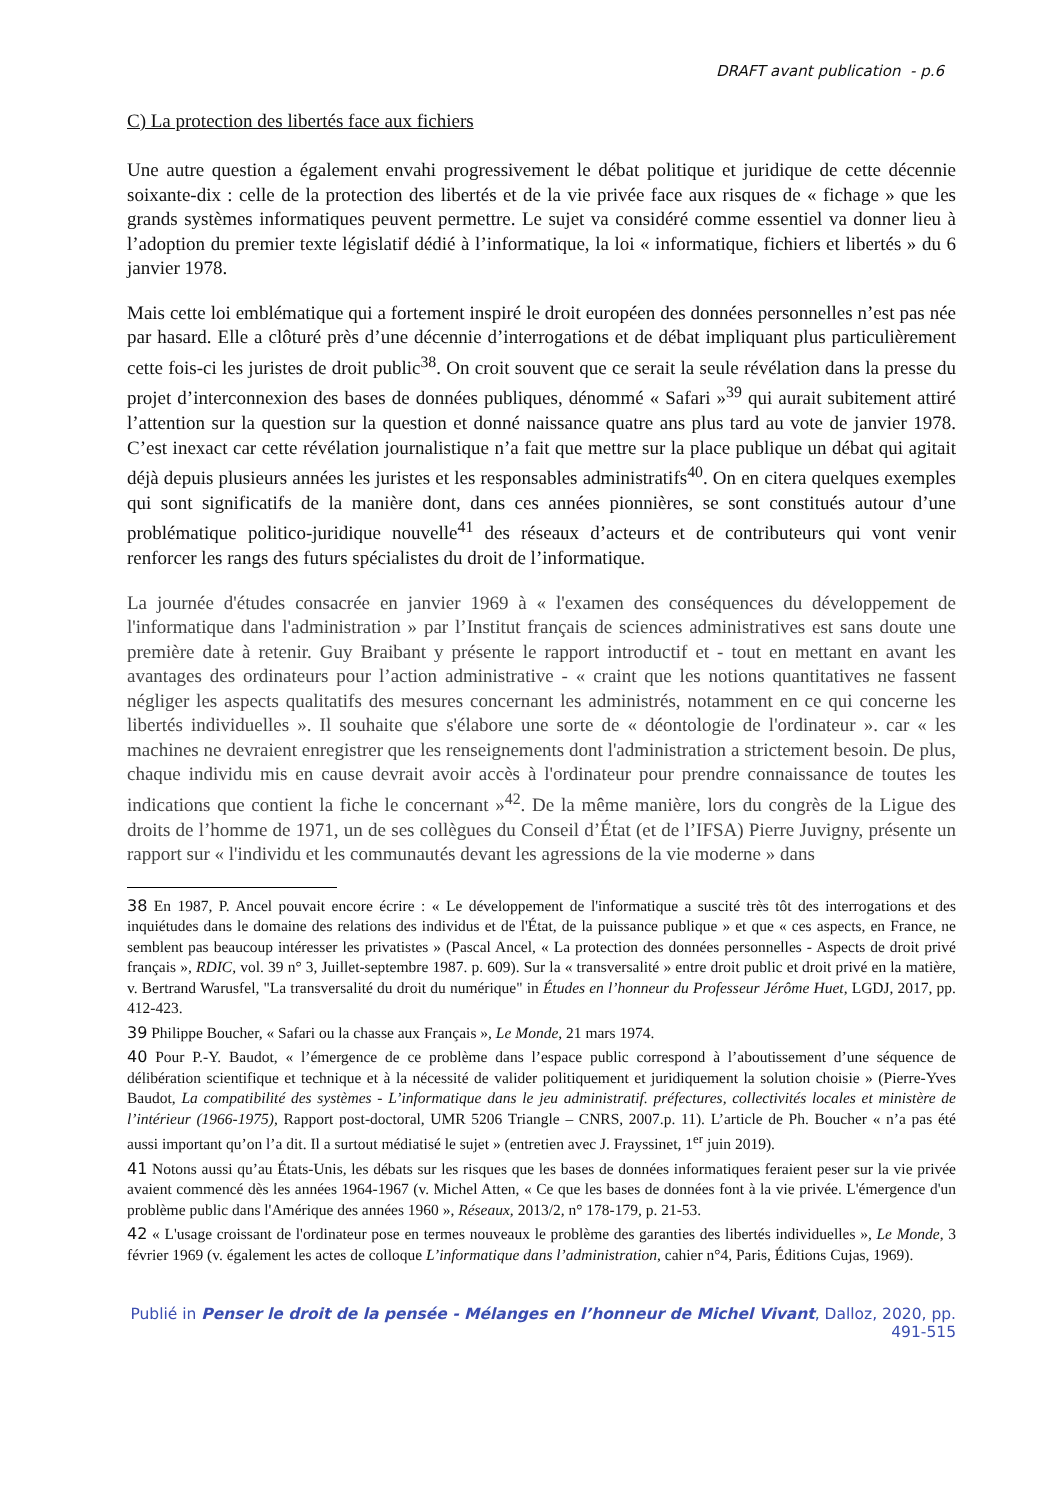DRAFT avant publication - p.6
C) La protection des libertés face aux fichiers
Une autre question a également envahi progressivement le débat politique et juridique de cette décennie soixante-dix : celle de la protection des libertés et de la vie privée face aux risques de « fichage » que les grands systèmes informatiques peuvent permettre. Le sujet va considéré comme essentiel va donner lieu à l’adoption du premier texte législatif dédié à l’informatique, la loi « informatique, fichiers et libertés » du 6 janvier 1978.
Mais cette loi emblématique qui a fortement inspiré le droit européen des données personnelles n’est pas née par hasard. Elle a clôturé près d’une décennie d’interrogations et de débat impliquant plus particulièrement cette fois-ci les juristes de droit public<sup>38</sup>. On croit souvent que ce serait la seule révélation dans la presse du projet d’interconnexion des bases de données publiques, dénommé « Safari »<sup>39</sup> qui aurait subitement attiré l’attention sur la question sur la question et donné naissance quatre ans plus tard au vote de janvier 1978. C’est inexact car cette révélation journalistique n’a fait que mettre sur la place publique un débat qui agitait déjà depuis plusieurs années les juristes et les responsables administratifs<sup>40</sup>. On en citera quelques exemples qui sont significatifs de la manière dont, dans ces années pionnières, se sont constitués autour d’une problématique politico-juridique nouvelle<sup>41</sup> des réseaux d’acteurs et de contributeurs qui vont venir renforcer les rangs des futurs spécialistes du droit de l’informatique.
La journée d'études consacrée en janvier 1969 à « l'examen des conséquences du développement de l'informatique dans l'administration » par l’Institut français de sciences administratives est sans doute une première date à retenir. Guy Braibant y présente le rapport introductif et - tout en mettant en avant les avantages des ordinateurs pour l’action administrative - « craint que les notions quantitatives ne fassent négliger les aspects qualitatifs des mesures concernant les administrés, notamment en ce qui concerne les libertés individuelles ». Il souhaite que s'élabore une sorte de « déontologie de l'ordinateur ». car « les machines ne devraient enregistrer que les renseignements dont l'administration a strictement besoin. De plus, chaque individu mis en cause devrait avoir accès à l'ordinateur pour prendre connaissance de toutes les indications que contient la fiche le concernant »<sup>42</sup>. De la même manière, lors du congrès de la Ligue des droits de l’homme de 1971, un de ses collègues du Conseil d’État (et de l’IFSA) Pierre Juvigny, présente un rapport sur « l'individu et les communautés devant les agressions de la vie moderne » dans
38 En 1987, P. Ancel pouvait encore écrire : « Le développement de l'informatique a suscité très tôt des interrogations et des inquiétudes dans le domaine des relations des individus et de l'État, de la puissance publique » et que « ces aspects, en France, ne semblent pas beaucoup intéresser les privatistes » (Pascal Ancel, « La protection des données personnelles - Aspects de droit privé français », RDIC, vol. 39 n° 3, Juillet-septembre 1987. p. 609). Sur la « transversalité » entre droit public et droit privé en la matière, v. Bertrand Warusfel, "La transversalité du droit du numérique" in Études en l’honneur du Professeur Jérôme Huet, LGDJ, 2017, pp. 412-423.
39 Philippe Boucher, « Safari ou la chasse aux Français », Le Monde, 21 mars 1974.
40 Pour P.-Y. Baudot, « l’émergence de ce problème dans l’espace public correspond à l’aboutissement d’une séquence de délibération scientifique et technique et à la nécessité de valider politiquement et juridiquement la solution choisie » (Pierre-Yves Baudot, La compatibilité des systèmes - L’informatique dans le jeu administratif. préfectures, collectivités locales et ministère de l’intérieur (1966-1975), Rapport post-doctoral, UMR 5206 Triangle – CNRS, 2007.p. 11). L’article de Ph. Boucher « n’a pas été aussi important qu’on l’a dit. Il a surtout médiatisé le sujet » (entretien avec J. Frayssinet, 1<sup>er</sup> juin 2019).
41 Notons aussi qu’au États-Unis, les débats sur les risques que les bases de données informatiques feraient peser sur la vie privée avaient commencé dès les années 1964-1967 (v. Michel Atten, « Ce que les bases de données font à la vie privée. L'émergence d'un problème public dans l'Amérique des années 1960 », Réseaux, 2013/2, n° 178-179, p. 21-53.
42 « L'usage croissant de l'ordinateur pose en termes nouveaux le problème des garanties des libertés individuelles », Le Monde, 3 février 1969 (v. également les actes de colloque L’informatique dans l’administration, cahier n°4, Paris, Éditions Cujas, 1969).
Publié in Penser le droit de la pensée - Mélanges en l’honneur de Michel Vivant, Dalloz, 2020, pp. 491-515